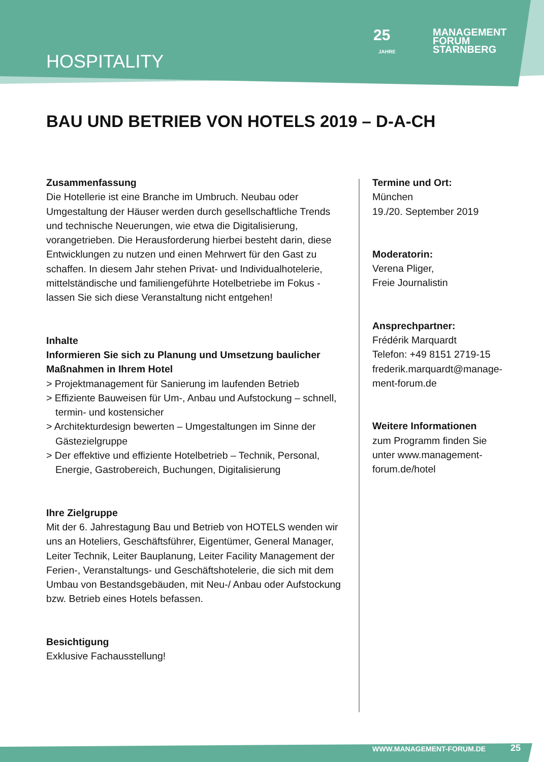HOSPITALITY
25
MANAGEMENT
FORUM
STARNBERG
JAHRE
BAU UND BETRIEB VON HOTELS 2019 – D-A-CH
Zusammenfassung
Die Hotellerie ist eine Branche im Umbruch. Neubau oder Umgestaltung der Häuser werden durch gesellschaftliche Trends und technische Neuerungen, wie etwa die Digitalisierung, vorangetrieben. Die Herausforderung hierbei besteht darin, diese Entwicklungen zu nutzen und einen Mehrwert für den Gast zu schaffen. In diesem Jahr stehen Privat- und Individualhotelerie, mittelständische und familiengeführte Hotelbetriebe im Fokus - lassen Sie sich diese Veranstaltung nicht entgehen!
Inhalte
Informieren Sie sich zu Planung und Umsetzung baulicher Maßnahmen in Ihrem Hotel
> Projektmanagement für Sanierung im laufenden Betrieb
> Effiziente Bauweisen für Um-, Anbau und Aufstockung – schnell, termin- und kostensicher
> Architekturdesign bewerten – Umgestaltungen im Sinne der Gästezielgruppe
> Der effektive und effiziente Hotelbetrieb – Technik, Personal, Energie, Gastrobereich, Buchungen, Digitalisierung
Ihre Zielgruppe
Mit der 6. Jahrestagung Bau und Betrieb von HOTELS wenden wir uns an Hoteliers, Geschäftsführer, Eigentümer, General Manager, Leiter Technik, Leiter Bauplanung, Leiter Facility Management der Ferien-, Veranstaltungs- und Geschäftshotelerie, die sich mit dem Umbau von Bestandsgebäuden, mit Neu-/ Anbau oder Aufstockung bzw. Betrieb eines Hotels befassen.
Besichtigung
Exklusive Fachausstellung!
Termine und Ort:
München
19./20. September 2019
Moderatorin:
Verena Pliger,
Freie Journalistin
Ansprechpartner:
Frédérik Marquardt
Telefon: +49 8151 2719-15
frederik.marquardt@manage-ment-forum.de
Weitere Informationen
zum Programm finden Sie unter www.management-forum.de/hotel
WWW.MANAGEMENT-FORUM.DE 25